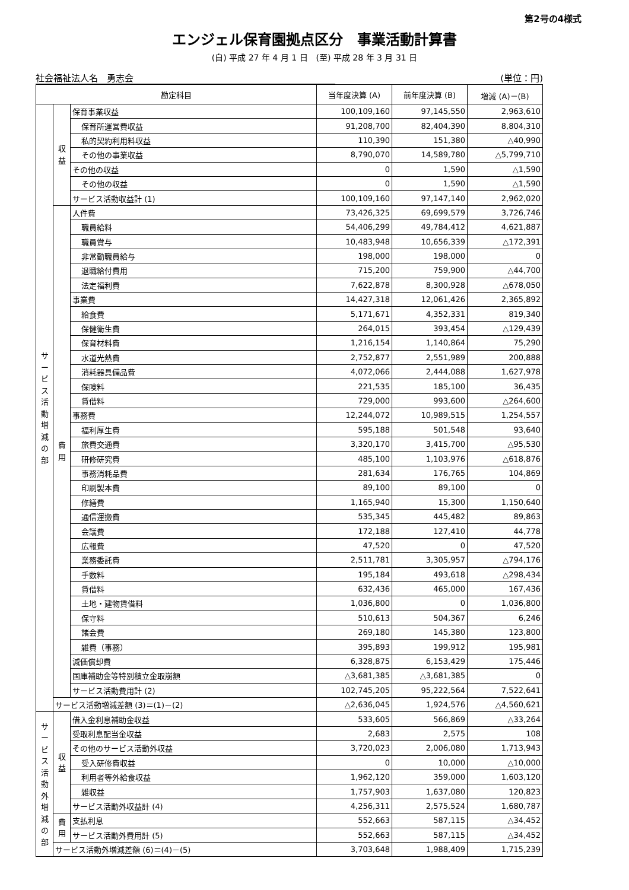第2号の4様式
エンジェル保育園拠点区分　事業活動計算書
(自) 平成 27 年 4 月 1 日　(至) 平成 28 年 3 月 31 日
社会福祉法人名　勇志会 (単位：円)
| 勘定科目 | | | 当年度決算 (A) | 前年度決算 (B) | 増減 (A)－(B) |
| --- | --- | --- | --- | --- | --- |
| サ ー ビ ス 活 動 増 減 の 部 | 収 益 | 保育事業収益 | 100,109,160 | 97,145,550 | 2,963,610 |
| | | 保育所運営費収益 | 91,208,700 | 82,404,390 | 8,804,310 |
| | | 私的契約利用料収益 | 110,390 | 151,380 | △40,990 |
| | | その他の事業収益 | 8,790,070 | 14,589,780 | △5,799,710 |
| | | その他の収益 | 0 | 1,590 | △1,590 |
| | | その他の収益 | 0 | 1,590 | △1,590 |
| | | サービス活動収益計 (1) | 100,109,160 | 97,147,140 | 2,962,020 |
| | 費 用 | 人件費 | 73,426,325 | 69,699,579 | 3,726,746 |
| | | 職員給料 | 54,406,299 | 49,784,412 | 4,621,887 |
| | | 職員賞与 | 10,483,948 | 10,656,339 | △172,391 |
| | | 非常勤職員給与 | 198,000 | 198,000 | 0 |
| | | 退職給付費用 | 715,200 | 759,900 | △44,700 |
| | | 法定福利費 | 7,622,878 | 8,300,928 | △678,050 |
| | | 事業費 | 14,427,318 | 12,061,426 | 2,365,892 |
| | | 給食費 | 5,171,671 | 4,352,331 | 819,340 |
| | | 保健衛生費 | 264,015 | 393,454 | △129,439 |
| | | 保育材料費 | 1,216,154 | 1,140,864 | 75,290 |
| | | 水道光熱費 | 2,752,877 | 2,551,989 | 200,888 |
| | | 消耗器具備品費 | 4,072,066 | 2,444,088 | 1,627,978 |
| | | 保険料 | 221,535 | 185,100 | 36,435 |
| | | 賃借料 | 729,000 | 993,600 | △264,600 |
| | | 事務費 | 12,244,072 | 10,989,515 | 1,254,557 |
| | | 福利厚生費 | 595,188 | 501,548 | 93,640 |
| | | 旅費交通費 | 3,320,170 | 3,415,700 | △95,530 |
| | | 研修研究費 | 485,100 | 1,103,976 | △618,876 |
| | | 事務消耗品費 | 281,634 | 176,765 | 104,869 |
| | | 印刷製本費 | 89,100 | 89,100 | 0 |
| | | 修繕費 | 1,165,940 | 15,300 | 1,150,640 |
| | | 通信運搬費 | 535,345 | 445,482 | 89,863 |
| | | 会議費 | 172,188 | 127,410 | 44,778 |
| | | 広報費 | 47,520 | 0 | 47,520 |
| | | 業務委託費 | 2,511,781 | 3,305,957 | △794,176 |
| | | 手数料 | 195,184 | 493,618 | △298,434 |
| | | 賃借料 | 632,436 | 465,000 | 167,436 |
| | | 土地・建物賃借料 | 1,036,800 | 0 | 1,036,800 |
| | | 保守料 | 510,613 | 504,367 | 6,246 |
| | | 諸会費 | 269,180 | 145,380 | 123,800 |
| | | 雑費（事務） | 395,893 | 199,912 | 195,981 |
| | | 減価償却費 | 6,328,875 | 6,153,429 | 175,446 |
| | | 国庫補助金等特別積立金取崩額 | △3,681,385 | △3,681,385 | 0 |
| | | サービス活動費用計 (2) | 102,745,205 | 95,222,564 | 7,522,641 |
| | サービス活動増減差額 (3)＝(1)－(2) | | △2,636,045 | 1,924,576 | △4,560,621 |
| サ ー ビ ス 活 動 外 増 減 の 部 | 収 益 | 借入金利息補助金収益 | 533,605 | 566,869 | △33,264 |
| | | 受取利息配当金収益 | 2,683 | 2,575 | 108 |
| | | その他のサービス活動外収益 | 3,720,023 | 2,006,080 | 1,713,943 |
| | | 受入研修費収益 | 0 | 10,000 | △10,000 |
| | | 利用者等外給食収益 | 1,962,120 | 359,000 | 1,603,120 |
| | | 雑収益 | 1,757,903 | 1,637,080 | 120,823 |
| | | サービス活動外収益計 (4) | 4,256,311 | 2,575,524 | 1,680,787 |
| | 費 用 | 支払利息 | 552,663 | 587,115 | △34,452 |
| | | サービス活動外費用計 (5) | 552,663 | 587,115 | △34,452 |
| | サービス活動外増減差額 (6)＝(4)－(5) | | 3,703,648 | 1,988,409 | 1,715,239 |